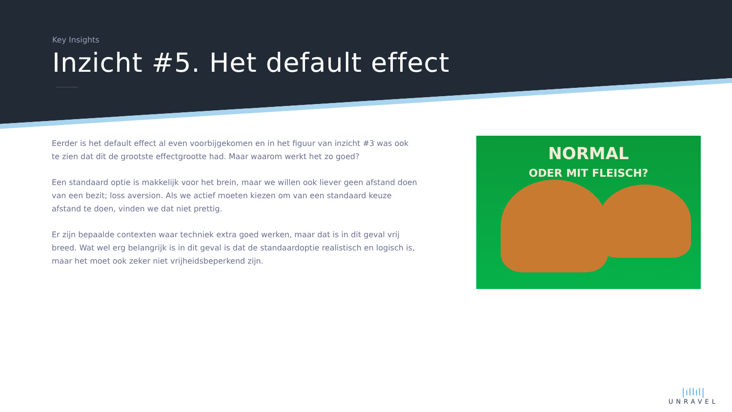Key Insights
Inzicht #5. Het default effect
Eerder is het default effect al even voorbijgekomen en in het figuur van inzicht #3 was ook te zien dat dit de grootste effectgrootte had. Maar waarom werkt het zo goed?
Een standaard optie is makkelijk voor het brein, maar we willen ook liever geen afstand doen van een bezit; loss aversion. Als we actief moeten kiezen om van een standaard keuze afstand te doen, vinden we dat niet prettig.
Er zijn bepaalde contexten waar techniek extra goed werken, maar dat is in dit geval vrij breed. Wat wel erg belangrijk is in dit geval is dat de standaardoptie realistisch en logisch is, maar het moet ook zeker niet vrijheidsbeperkend zijn.
NORMAL
ODER MIT FLEISCH?
|ıllıl|
UNRAVEL